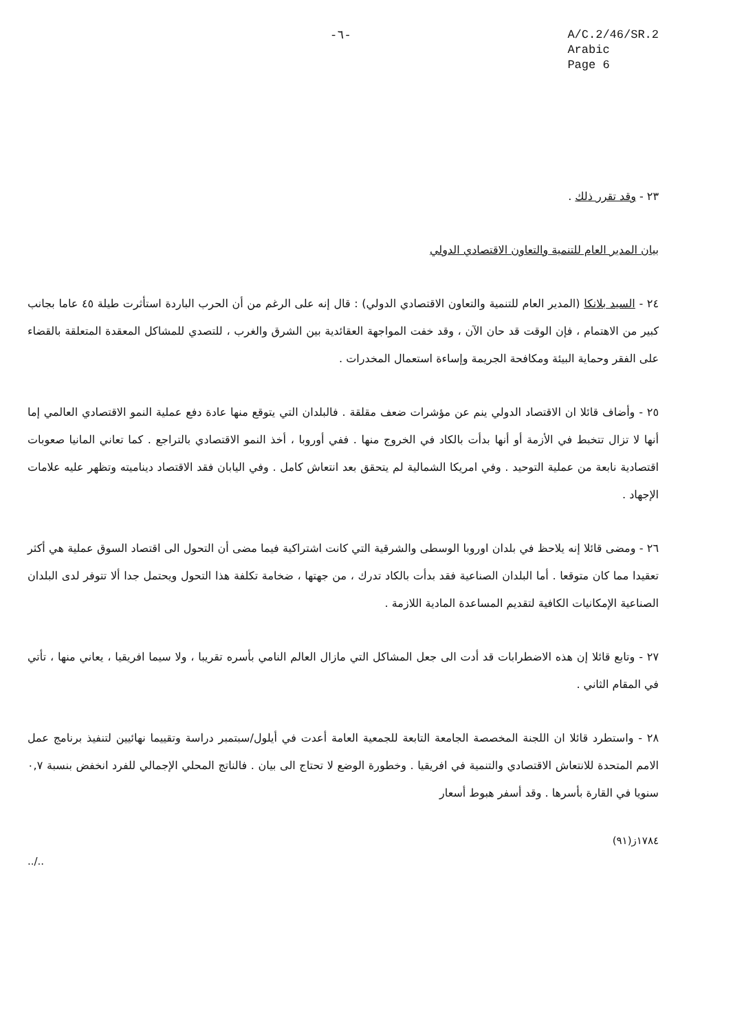-٦-
A/C.2/46/SR.2
Arabic
Page 6
٢٣ - وقد تقرر ذلك .
بيان المدير العام للتنمية والتعاون الاقتصادي الدولي
٢٤ - السيد بلانكا (المدير العام للتنمية والتعاون الاقتصادي الدولي) : قال إنه على الرغم من أن الحرب الباردة استأثرت طيلة ٤٥ عاما بجانب كبير من الاهتمام ، فإن الوقت قد حان الآن ، وقد خفت المواجهة العقائدية بين الشرق والغرب ، للتصدي للمشاكل المعقدة المتعلقة بالقضاء على الفقر وحماية البيئة ومكافحة الجريمة وإساءة استعمال المخدرات .
٢٥ - وأضاف قائلا ان الاقتصاد الدولي ينم عن مؤشرات ضعف مقلقة . فالبلدان التي يتوقع منها عادة دفع عملية النمو الاقتصادي العالمي إما أنها لا تزال تتخبط في الأزمة أو أنها بدأت بالكاد في الخروج منها . ففي أوروبا ، أخذ النمو الاقتصادي بالتراجع . كما تعاني المانيا صعوبات اقتصادية نابعة من عملية التوحيد . وفي امريكا الشمالية لم يتحقق بعد انتعاش كامل . وفي اليابان فقد الاقتصاد ديناميته وتظهر عليه علامات الإجهاد .
٢٦ - ومضى قائلا إنه يلاحظ في بلدان اوروبا الوسطى والشرقية التي كانت اشتراكية فيما مضى أن التحول الى اقتصاد السوق عملية هي أكثر تعقيدا مما كان متوقعا . أما البلدان الصناعية فقد بدأت بالكاد تدرك ، من جهتها ، ضخامة تكلفة هذا التحول ويحتمل جدا ألا تتوفر لدى البلدان الصناعية الإمكانيات الكافية لتقديم المساعدة المادية اللازمة .
٢٧ - وتابع قائلا إن هذه الاضطرابات قد أدت الى جعل المشاكل التي مازال العالم النامي بأسره تقريبا ، ولا سيما افريقيا ، يعاني منها ، تأتي في المقام الثاني .
٢٨ - واستطرد قائلا ان اللجنة المخصصة الجامعة التابعة للجمعية العامة أعدت في أيلول/سبتمبر دراسة وتقييما نهائيين لتنفيذ برنامج عمل الامم المتحدة للانتعاش الاقتصادي والتنمية في افريقيا . وخطورة الوضع لا تحتاج الى بيان . فالناتج المحلي الإجمالي للفرد انخفض بنسبة ٠,٧ سنويا في القارة بأسرها . وقد أسفر هبوط أسعار
../.. ١٧٨٤ز(٩١)